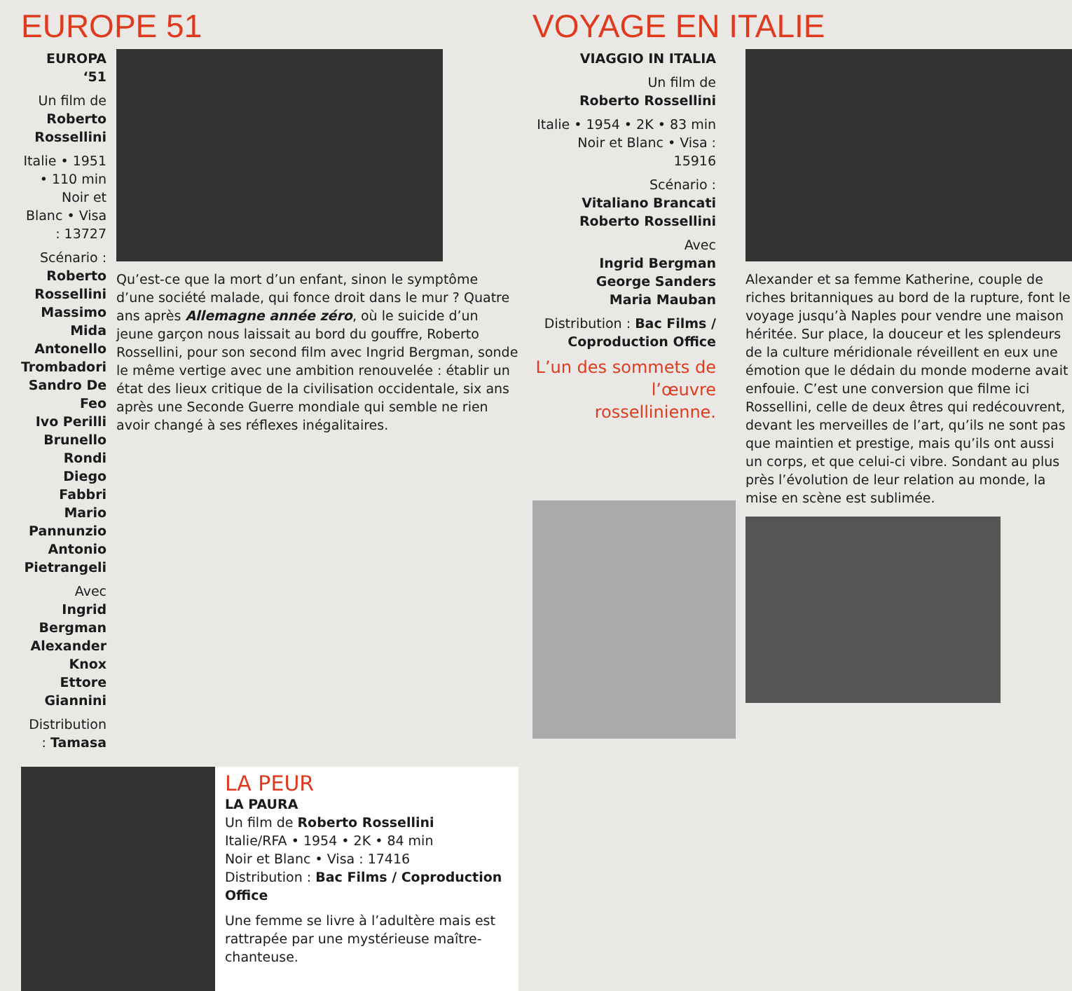EUROPE 51
EUROPA ‘51
Un film de
Roberto Rossellini
Italie • 1951 • 110 min
Noir et Blanc • Visa : 13727
Scénario :
Roberto Rossellini
Massimo Mida
Antonello Trombadori
Sandro De Feo
Ivo Perilli
Brunello Rondi
Diego Fabbri
Mario Pannunzio
Antonio Pietrangeli
Avec
Ingrid Bergman
Alexander Knox
Ettore Giannini
Distribution : Tamasa
Qu’est-ce que la mort d’un enfant, sinon le symptôme d’une société malade, qui fonce droit dans le mur ? Quatre ans après Allemagne année zéro, où le suicide d’un jeune garçon nous laissait au bord du gouffre, Roberto Rossellini, pour son second film avec Ingrid Bergman, sonde le même vertige avec une ambition renouvelée : établir un état des lieux critique de la civilisation occidentale, six ans après une Seconde Guerre mondiale qui semble ne rien avoir changé à ses réflexes inégalitaires.
LA PEUR
LA PAURA
Un film de Roberto Rossellini
Italie/RFA • 1954 • 2K • 84 min
Noir et Blanc • Visa : 17416
Distribution : Bac Films / Coproduction Office
Une femme se livre à l’adultère mais est rattrapée par une mystérieuse maître-chanteuse.
VOYAGE EN ITALIE
VIAGGIO IN ITALIA
Un film de
Roberto Rossellini
Italie • 1954 • 2K • 83 min
Noir et Blanc • Visa : 15916
Scénario :
Vitaliano Brancati
Roberto Rossellini
Avec
Ingrid Bergman
George Sanders
Maria Mauban
Distribution : Bac Films / Coproduction Office
L’un des sommets de l’œuvre rossellinienne.
Alexander et sa femme Katherine, couple de riches britanniques au bord de la rupture, font le voyage jusqu’à Naples pour vendre une maison héritée. Sur place, la douceur et les splendeurs de la culture méridionale réveillent en eux une émotion que le dédain du monde moderne avait enfouie. C’est une conversion que filme ici Rossellini, celle de deux êtres qui redécouvrent, devant les merveilles de l’art, qu’ils ne sont pas que maintien et prestige, mais qu’ils ont aussi un corps, et que celui-ci vibre. Sondant au plus près l’évolution de leur relation au monde, la mise en scène est sublimée.